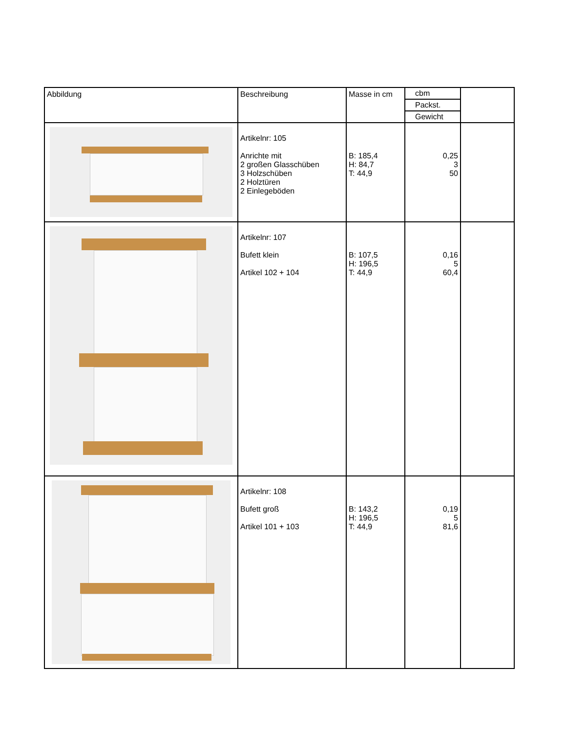| Abbildung | Beschreibung | Masse in cm | cbm Packst. Gewicht | |
| --- | --- | --- | --- | --- |
| | Artikelnr: 105 Anrichte mit 2 großen Glasschüben 3 Holzschüben 2 Holztüren 2 Einlegeböden | B: 185,4 H: 84,7 T: 44,9 | 0,25 3 50 | |
| | Artikelnr: 107 Bufett klein Artikel 102 + 104 | B: 107,5 H: 196,5 T: 44,9 | 0,16 5 60,4 | |
| | Artikelnr: 108 Bufett groß Artikel 101 + 103 | B: 143,2 H: 196,5 T: 44,9 | 0,19 5 81,6 | |